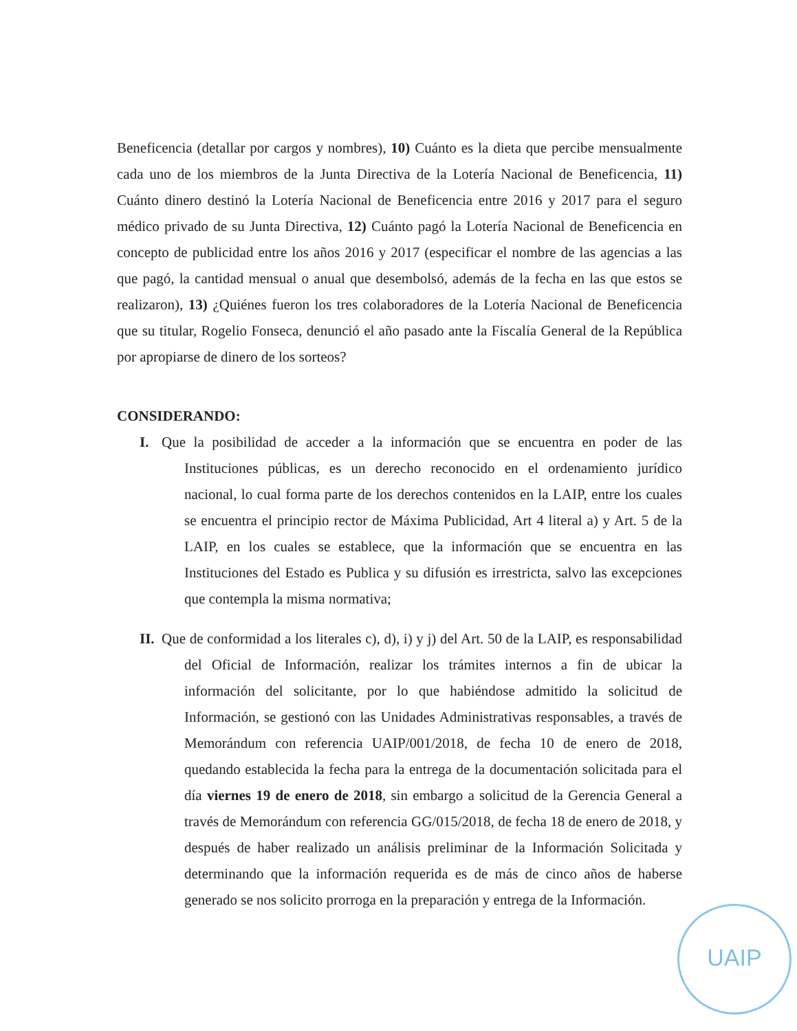Beneficencia (detallar por cargos y nombres), 10) Cuánto es la dieta que percibe mensualmente cada uno de los miembros de la Junta Directiva de la Lotería Nacional de Beneficencia, 11) Cuánto dinero destinó la Lotería Nacional de Beneficencia entre 2016 y 2017 para el seguro médico privado de su Junta Directiva, 12) Cuánto pagó la Lotería Nacional de Beneficencia en concepto de publicidad entre los años 2016 y 2017 (especificar el nombre de las agencias a las que pagó, la cantidad mensual o anual que desembolsó, además de la fecha en las que estos se realizaron), 13) ¿Quiénes fueron los tres colaboradores de la Lotería Nacional de Beneficencia que su titular, Rogelio Fonseca, denunció el año pasado ante la Fiscalía General de la República por apropiarse de dinero de los sorteos?
CONSIDERANDO:
I. Que la posibilidad de acceder a la información que se encuentra en poder de las Instituciones públicas, es un derecho reconocido en el ordenamiento jurídico nacional, lo cual forma parte de los derechos contenidos en la LAIP, entre los cuales se encuentra el principio rector de Máxima Publicidad, Art 4 literal a) y Art. 5 de la LAIP, en los cuales se establece, que la información que se encuentra en las Instituciones del Estado es Publica y su difusión es irrestricta, salvo las excepciones que contempla la misma normativa;
II. Que de conformidad a los literales c), d), i) y j) del Art. 50 de la LAIP, es responsabilidad del Oficial de Información, realizar los trámites internos a fin de ubicar la información del solicitante, por lo que habiéndose admitido la solicitud de Información, se gestionó con las Unidades Administrativas responsables, a través de Memorándum con referencia UAIP/001/2018, de fecha 10 de enero de 2018, quedando establecida la fecha para la entrega de la documentación solicitada para el día viernes 19 de enero de 2018, sin embargo a solicitud de la Gerencia General a través de Memorándum con referencia GG/015/2018, de fecha 18 de enero de 2018, y después de haber realizado un análisis preliminar de la Información Solicitada y determinando que la información requerida es de más de cinco años de haberse generado se nos solicito prorroga en la preparación y entrega de la Información.
UAIP